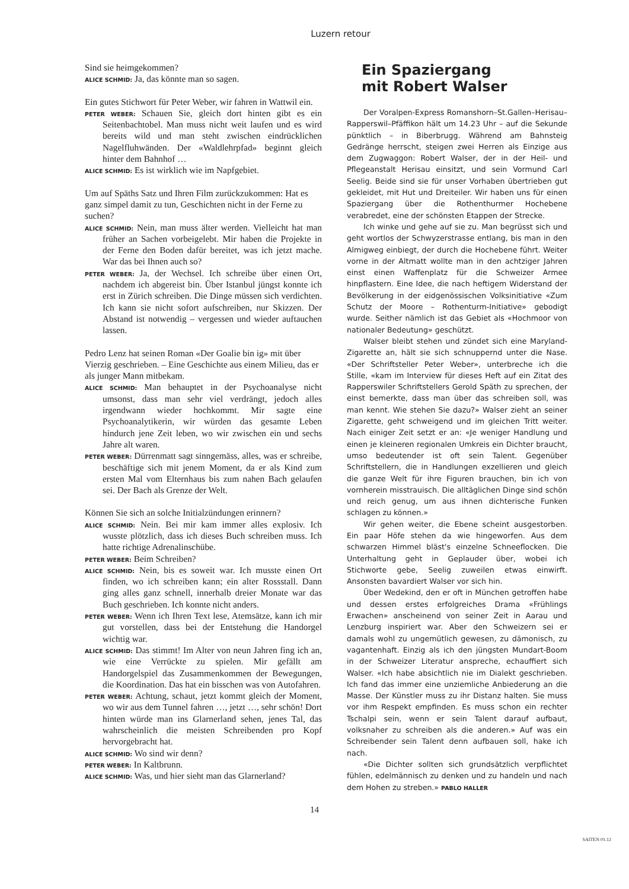Luzern retour
Sind sie heimgekommen?
ALICE SCHMID: Ja, das könnte man so sagen.
Ein gutes Stichwort für Peter Weber, wir fahren in Wattwil ein.
PETER WEBER: Schauen Sie, gleich dort hinten gibt es ein Seitenbachtobel. Man muss nicht weit laufen und es wird bereits wild und man steht zwischen eindrücklichen Nagelfluhwänden. Der «Waldlehrpfad» beginnt gleich hinter dem Bahnhof …
ALICE SCHMID: Es ist wirklich wie im Napfgebiet.
Um auf Späths Satz und Ihren Film zurückzukommen: Hat es ganz simpel damit zu tun, Geschichten nicht in der Ferne zu suchen?
ALICE SCHMID: Nein, man muss älter werden. Vielleicht hat man früher an Sachen vorbeigelebt. Mir haben die Projekte in der Ferne den Boden dafür bereitet, was ich jetzt mache. War das bei Ihnen auch so?
PETER WEBER: Ja, der Wechsel. Ich schreibe über einen Ort, nachdem ich abgereist bin. Über Istanbul jüngst konnte ich erst in Zürich schreiben. Die Dinge müssen sich verdichten. Ich kann sie nicht sofort aufschreiben, nur Skizzen. Der Abstand ist notwendig – vergessen und wieder auftauchen lassen.
Pedro Lenz hat seinen Roman «Der Goalie bin ig» mit über Vierzig geschrieben. – Eine Geschichte aus einem Milieu, das er als junger Mann mitbekam.
ALICE SCHMID: Man behauptet in der Psychoanalyse nicht umsonst, dass man sehr viel verdrängt, jedoch alles irgendwann wieder hochkommt. Mir sagte eine Psychoanalytikerin, wir würden das gesamte Leben hindurch jene Zeit leben, wo wir zwischen ein und sechs Jahre alt waren.
PETER WEBER: Dürrenmatt sagt sinngemäss, alles, was er schreibe, beschäftige sich mit jenem Moment, da er als Kind zum ersten Mal vom Elternhaus bis zum nahen Bach gelaufen sei. Der Bach als Grenze der Welt.
Können Sie sich an solche Initialzündungen erinnern?
ALICE SCHMID: Nein. Bei mir kam immer alles explosiv. Ich wusste plötzlich, dass ich dieses Buch schreiben muss. Ich hatte richtige Adrenalinschübe.
PETER WEBER: Beim Schreiben?
ALICE SCHMID: Nein, bis es soweit war. Ich musste einen Ort finden, wo ich schreiben kann; ein alter Rossstall. Dann ging alles ganz schnell, innerhalb dreier Monate war das Buch geschrieben. Ich konnte nicht anders.
PETER WEBER: Wenn ich Ihren Text lese, Atemsätze, kann ich mir gut vorstellen, dass bei der Entstehung die Handorgel wichtig war.
ALICE SCHMID: Das stimmt! Im Alter von neun Jahren fing ich an, wie eine Verrückte zu spielen. Mir gefällt am Handorgelspiel das Zusammenkommen der Bewegungen, die Koordination. Das hat ein bisschen was von Autofahren.
PETER WEBER: Achtung, schaut, jetzt kommt gleich der Moment, wo wir aus dem Tunnel fahren …, jetzt …, sehr schön! Dort hinten würde man ins Glarnerland sehen, jenes Tal, das wahrscheinlich die meisten Schreibenden pro Kopf hervorgebracht hat.
ALICE SCHMID: Wo sind wir denn?
PETER WEBER: In Kaltbrunn.
ALICE SCHMID: Was, und hier sieht man das Glarnerland?
Ein Spaziergang
mit Robert Walser
Der Voralpen-Express Romanshorn–St.Gallen–Herisau–Rapperswil–Pfäffikon hält um 14.23 Uhr – auf die Sekunde pünktlich – in Biberbrugg. Während am Bahnsteig Gedränge herrscht, steigen zwei Herren als Einzige aus dem Zugwaggon: Robert Walser, der in der Heil- und Pflegeanstalt Herisau einsitzt, und sein Vormund Carl Seelig. Beide sind sie für unser Vorhaben übertrieben gut gekleidet, mit Hut und Dreiteiler. Wir haben uns für einen Spaziergang über die Rothenthurmer Hochebene verabredet, eine der schönsten Etappen der Strecke.
Ich winke und gehe auf sie zu. Man begrüsst sich und geht wortlos der Schwyzerstrasse entlang, bis man in den Almigweg einbiegt, der durch die Hochebene führt. Weiter vorne in der Altmatt wollte man in den achtziger Jahren einst einen Waffenplatz für die Schweizer Armee hinpflastern. Eine Idee, die nach heftigem Widerstand der Bevölkerung in der eidgenössischen Volksinitiative «Zum Schutz der Moore – Rothenturm-Initiative» gebodigt wurde. Seither nämlich ist das Gebiet als «Hochmoor von nationaler Bedeutung» geschützt.
Walser bleibt stehen und zündet sich eine Maryland-Zigarette an, hält sie sich schnuppernd unter die Nase. «Der Schriftsteller Peter Weber», unterbreche ich die Stille, «kam im Interview für dieses Heft auf ein Zitat des Rapperswiler Schriftstellers Gerold Späth zu sprechen, der einst bemerkte, dass man über das schreiben soll, was man kennt. Wie stehen Sie dazu?» Walser zieht an seiner Zigarette, geht schweigend und im gleichen Tritt weiter. Nach einiger Zeit setzt er an: «Je weniger Handlung und einen je kleineren regionalen Umkreis ein Dichter braucht, umso bedeutender ist oft sein Talent. Gegenüber Schriftstellern, die in Handlungen exzellieren und gleich die ganze Welt für ihre Figuren brauchen, bin ich von vornherein misstrauisch. Die alltäglichen Dinge sind schön und reich genug, um aus ihnen dichterische Funken schlagen zu können.»
Wir gehen weiter, die Ebene scheint ausgestorben. Ein paar Höfe stehen da wie hingeworfen. Aus dem schwarzen Himmel bläst's einzelne Schneeflocken. Die Unterhaltung geht in Geplauder über, wobei ich Stichworte gebe, Seelig zuweilen etwas einwirft. Ansonsten bavardiert Walser vor sich hin.
Über Wedekind, den er oft in München getroffen habe und dessen erstes erfolgreiches Drama «Frühlings Erwachen» anscheinend von seiner Zeit in Aarau und Lenzburg inspiriert war. Aber den Schweizern sei er damals wohl zu ungemütlich gewesen, zu dämonisch, zu vagantenhaft. Einzig als ich den jüngsten Mundart-Boom in der Schweizer Literatur anspreche, echauffiert sich Walser. «Ich habe absichtlich nie im Dialekt geschrieben. Ich fand das immer eine unziemliche Anbiederung an die Masse. Der Künstler muss zu ihr Distanz halten. Sie muss vor ihm Respekt empfinden. Es muss schon ein rechter Tschalpi sein, wenn er sein Talent darauf aufbaut, volksnaher zu schreiben als die anderen.» Auf was ein Schreibender sein Talent denn aufbauen soll, hake ich nach.
«Die Dichter sollten sich grundsätzlich verpflichtet fühlen, edelmännisch zu denken und zu handeln und nach dem Hohen zu streben.» PABLO HALLER
14
SAITEN 01.12